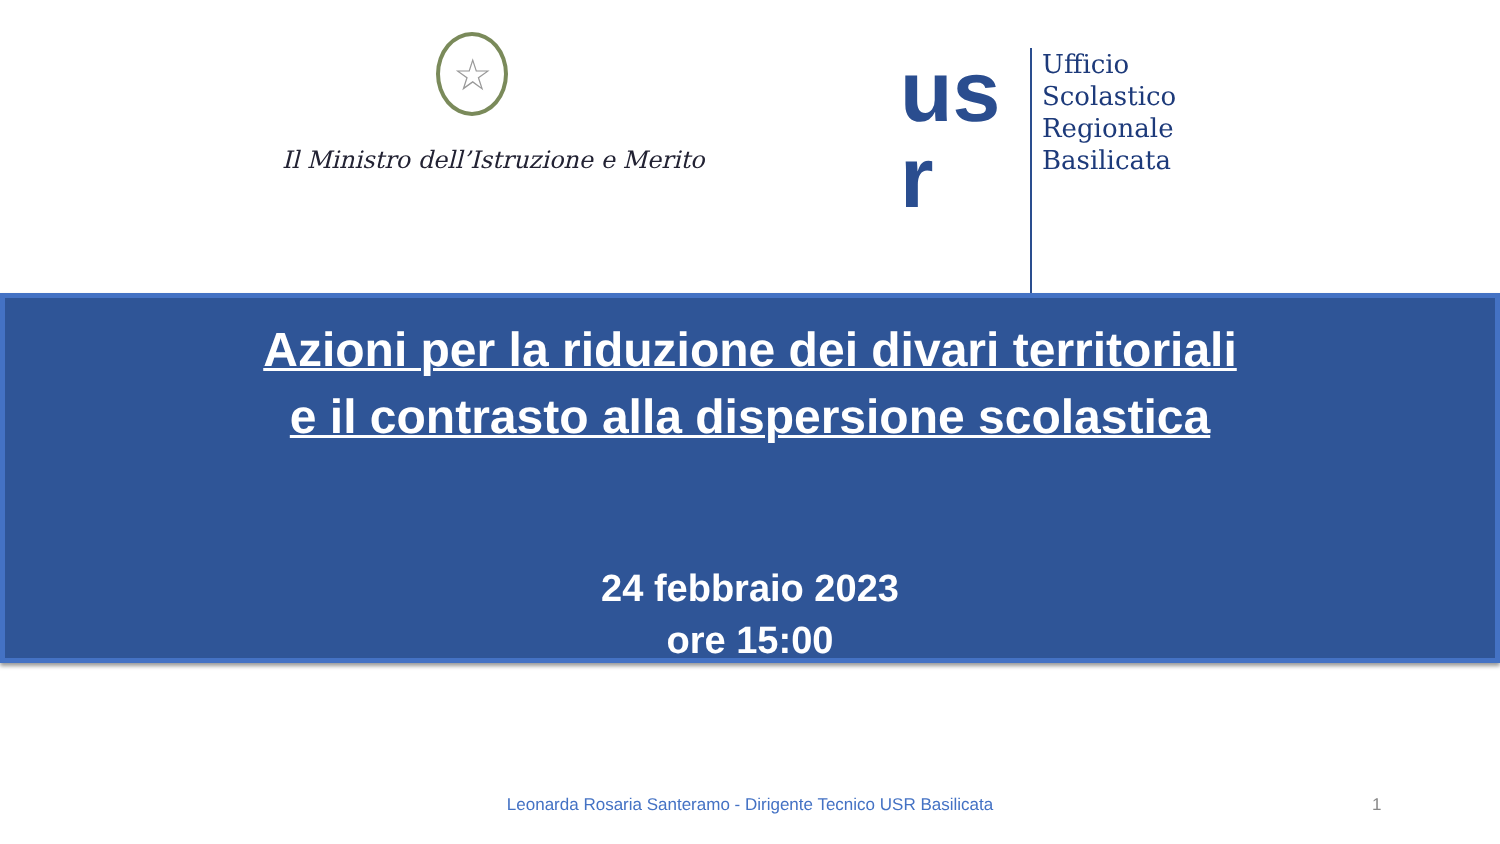☆
Il Ministro dell’Istruzione e Merito
us r
Ufficio
Scolastico
Regionale
Basilicata
Azioni per la riduzione dei divari territoriali
e il contrasto alla dispersione scolastica
24 febbraio 2023
ore 15:00
Leonarda Rosaria Santeramo - Dirigente Tecnico USR Basilicata 1